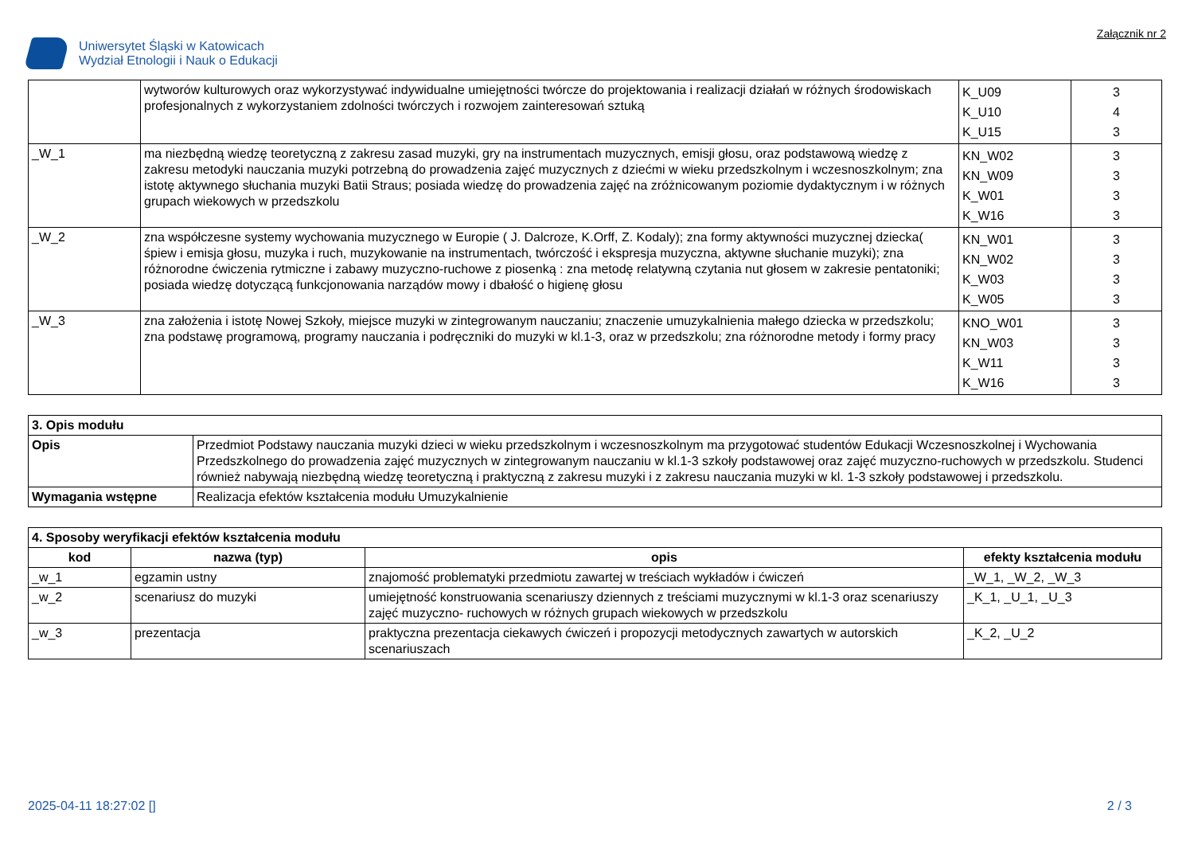Uniwersytet Śląski w Katowicach
Wydział Etnologii i Nauk o Edukacji
Załącznik nr 2
| | wytworów kulturowych oraz wykorzystywać indywidualne umiejętności twórcze do projektowania i realizacji działań w różnych środowiskach profesjonalnych z wykorzystaniem zdolności twórczych i rozwojem zainteresowań sztuką | K_U09 K_U10 K_U15 | 3 4 3 |
| _W_1 | ma niezbędną wiedzę teoretyczną z zakresu zasad muzyki, gry na instrumentach muzycznych, emisji głosu, oraz podstawową wiedzę z zakresu metodyki nauczania muzyki potrzebną do prowadzenia zajęć muzycznych z dziećmi w wieku przedszkolnym i wczesnoszkolnym; zna istotę aktywnego słuchania muzyki Batii Straus; posiada wiedzę do prowadzenia zajęć na zróżnicowanym poziomie dydaktycznym i w różnych grupach wiekowych w przedszkolu | KN_W02 KN_W09 K_W01 K_W16 | 3 3 3 3 |
| _W_2 | zna współczesne systemy wychowania muzycznego w Europie ( J. Dalcroze, K.Orff, Z. Kodaly); zna formy aktywności muzycznej dziecka( śpiew i emisja głosu, muzyka i ruch, muzykowanie na instrumentach, twórczość i ekspresja muzyczna, aktywne słuchanie muzyki); zna różnorodne ćwiczenia rytmiczne i zabawy muzyczno-ruchowe z piosenką : zna metodę relatywną czytania nut głosem w zakresie pentatoniki; posiada wiedzę dotyczącą funkcjonowania narządów mowy i dbałość o higienę głosu | KN_W01 KN_W02 K_W03 K_W05 | 3 3 3 3 |
| _W_3 | zna założenia i istotę Nowej Szkoły, miejsce muzyki w zintegrowanym nauczaniu; znaczenie umuzykalnienia małego dziecka w przedszkolu; zna podstawę programową, programy nauczania i podręczniki do muzyki w kl.1-3, oraz w przedszkolu; zna różnorodne metody i formy pracy | KNO_W01 KN_W03 K_W11 K_W16 | 3 3 3 3 |
| 3. Opis modułu | |
| --- | --- |
| Opis | Przedmiot Podstawy nauczania muzyki dzieci w wieku przedszkolnym i wczesnoszkolnym ma przygotować studentów Edukacji Wczesnoszkolnej i Wychowania Przedszkolnego do prowadzenia zajęć muzycznych w zintegrowanym nauczaniu w kl.1-3 szkoły podstawowej oraz zajęć muzyczno-ruchowych w przedszkolu. Studenci również nabywają niezbędną wiedzę teoretyczną i praktyczną z zakresu muzyki i z zakresu nauczania muzyki w kl. 1-3 szkoły podstawowej i przedszkolu. |
| Wymagania wstępne | Realizacja efektów kształcenia modułu Umuzykalnienie |
| 4. Sposoby weryfikacji efektów kształcenia modułu | | | |
| --- | --- | --- | --- |
| kod | nazwa (typ) | opis | efekty kształcenia modułu |
| _w_1 | egzamin ustny | znajomość problematyki przedmiotu zawartej w treściach wykładów i ćwiczeń | _W_1, _W_2, _W_3 |
| _w_2 | scenariusz do muzyki | umiejętność konstruowania scenariuszy dziennych z treściami muzycznymi w kl.1-3 oraz scenariuszy zajęć muzyczno- ruchowych w różnych grupach wiekowych w przedszkolu | _K_1, _U_1, _U_3 |
| _w_3 | prezentacja | praktyczna prezentacja ciekawych ćwiczeń i propozycji metodycznych zawartych w autorskich scenariuszach | _K_2, _U_2 |
2025-04-11 18:27:02 [] 2 / 3